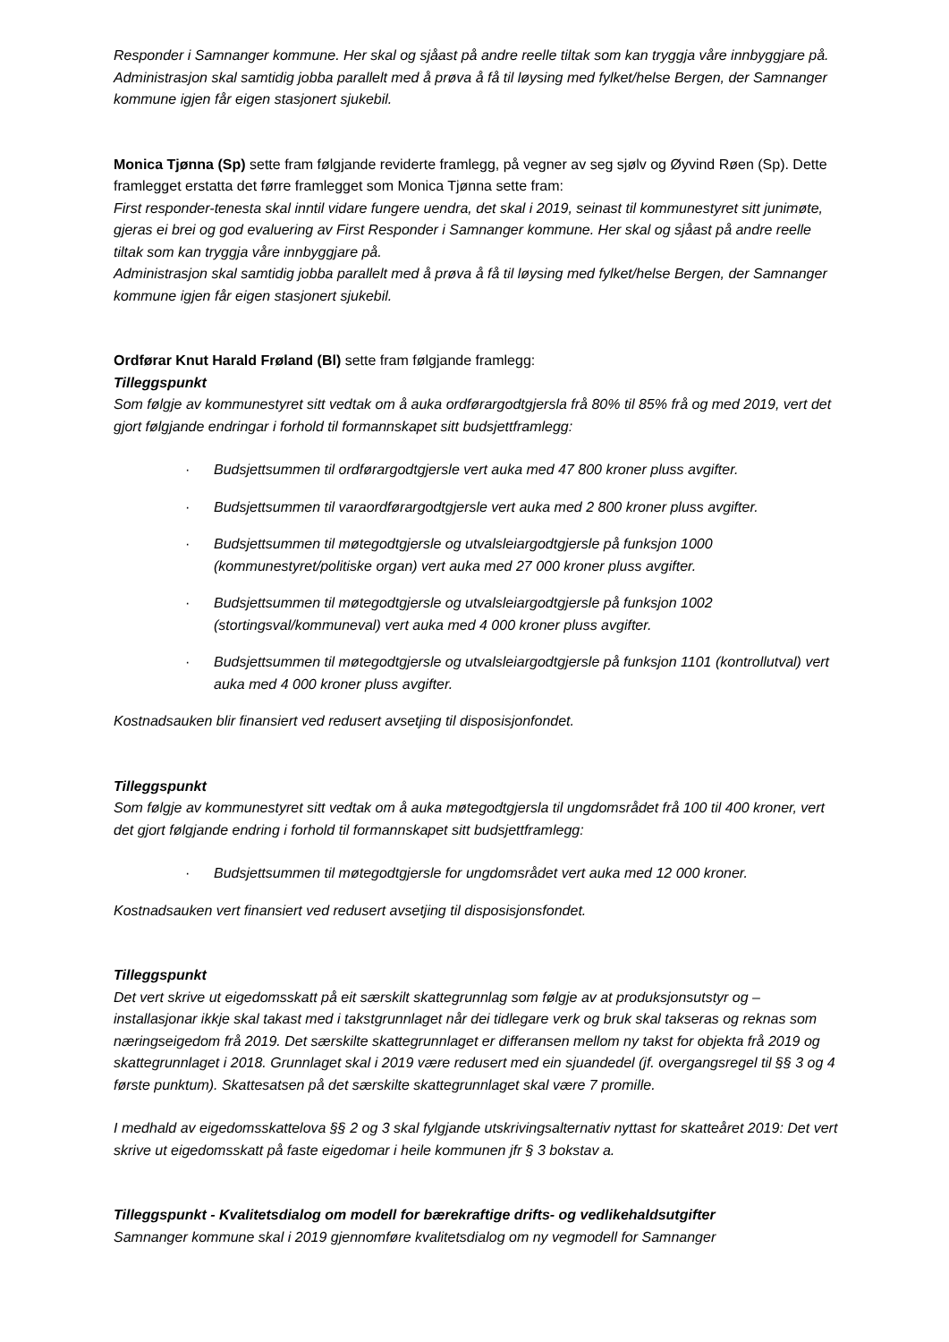Responder i Samnanger kommune. Her skal og sjåast på andre reelle tiltak som kan tryggja våre innbyggjare på. Administrasjon skal samtidig jobba parallelt med å prøva å få til løysing med fylket/helse Bergen, der Samnanger kommune igjen får eigen stasjonert sjukebil.
Monica Tjønna (Sp) sette fram følgjande reviderte framlegg, på vegner av seg sjølv og Øyvind Røen (Sp). Dette framlegget erstatta det førre framlegget som Monica Tjønna sette fram:
First responder-tenesta skal inntil vidare fungere uendra, det skal i 2019, seinast til kommunestyret sitt junimøte, gjeras ei brei og god evaluering av First Responder i Samnanger kommune. Her skal og sjåast på andre reelle tiltak som kan tryggja våre innbyggjare på.
Administrasjon skal samtidig jobba parallelt med å prøva å få til løysing med fylket/helse Bergen, der Samnanger kommune igjen får eigen stasjonert sjukebil.
Ordførar Knut Harald Frøland (Bl) sette fram følgjande framlegg:
Tilleggspunkt
Som følgje av kommunestyret sitt vedtak om å auka ordførargodtgjersla frå 80% til 85% frå og med 2019, vert det gjort følgjande endringar i forhold til formannskapet sitt budsjettframlegg:
· Budsjettsummen til ordførargodtgjersle vert auka med 47 800 kroner pluss avgifter.
· Budsjettsummen til varaordførargodtgjersle vert auka med 2 800 kroner pluss avgifter.
· Budsjettsummen til møtegodtgjersle og utvalsleiargodtgjersle på funksjon 1000 (kommunestyret/politiske organ) vert auka med 27 000 kroner pluss avgifter.
· Budsjettsummen til møtegodtgjersle og utvalsleiargodtgjersle på funksjon 1002 (stortingsval/kommuneval) vert auka med 4 000 kroner pluss avgifter.
· Budsjettsummen til møtegodtgjersle og utvalsleiargodtgjersle på funksjon 1101 (kontrollutval) vert auka med 4 000 kroner pluss avgifter.
Kostnadsauken blir finansiert ved redusert avsetjing til disposisjonfondet.
Tilleggspunkt
Som følgje av kommunestyret sitt vedtak om å auka møtegodtgjersla til ungdomsrådet frå 100 til 400 kroner, vert det gjort følgjande endring i forhold til formannskapet sitt budsjettframlegg:
· Budsjettsummen til møtegodtgjersle for ungdomsrådet vert auka med 12 000 kroner.
Kostnadsauken vert finansiert ved redusert avsetjing til disposisjonsfondet.
Tilleggspunkt
Det vert skrive ut eigedomsskatt på eit særskilt skattegrunnlag som følgje av at produksjonsutstyr og –installasjonar ikkje skal takast med i takstgrunnlaget når dei tidlegare verk og bruk skal takseras og reknas som næringseigedom frå 2019. Det særskilte skattegrunnlaget er differansen mellom ny takst for objekta frå 2019 og skattegrunnlaget i 2018. Grunnlaget skal i 2019 være redusert med ein sjuandedel (jf. overgangsregel til §§ 3 og 4 første punktum). Skattesatsen på det særskilte skattegrunnlaget skal være 7 promille.
I medhald av eigedomsskattelova §§ 2 og 3 skal fylgjande utskrivingsalternativ nyttast for skatteåret 2019: Det vert skrive ut eigedomsskatt på faste eigedomar i heile kommunen jfr § 3 bokstav a.
Tilleggspunkt - Kvalitetsdialog om modell for bærekraftige drifts- og vedlikehaldsutgifter
Samnanger kommune skal i 2019 gjennomføre kvalitetsdialog om ny vegmodell for Samnanger